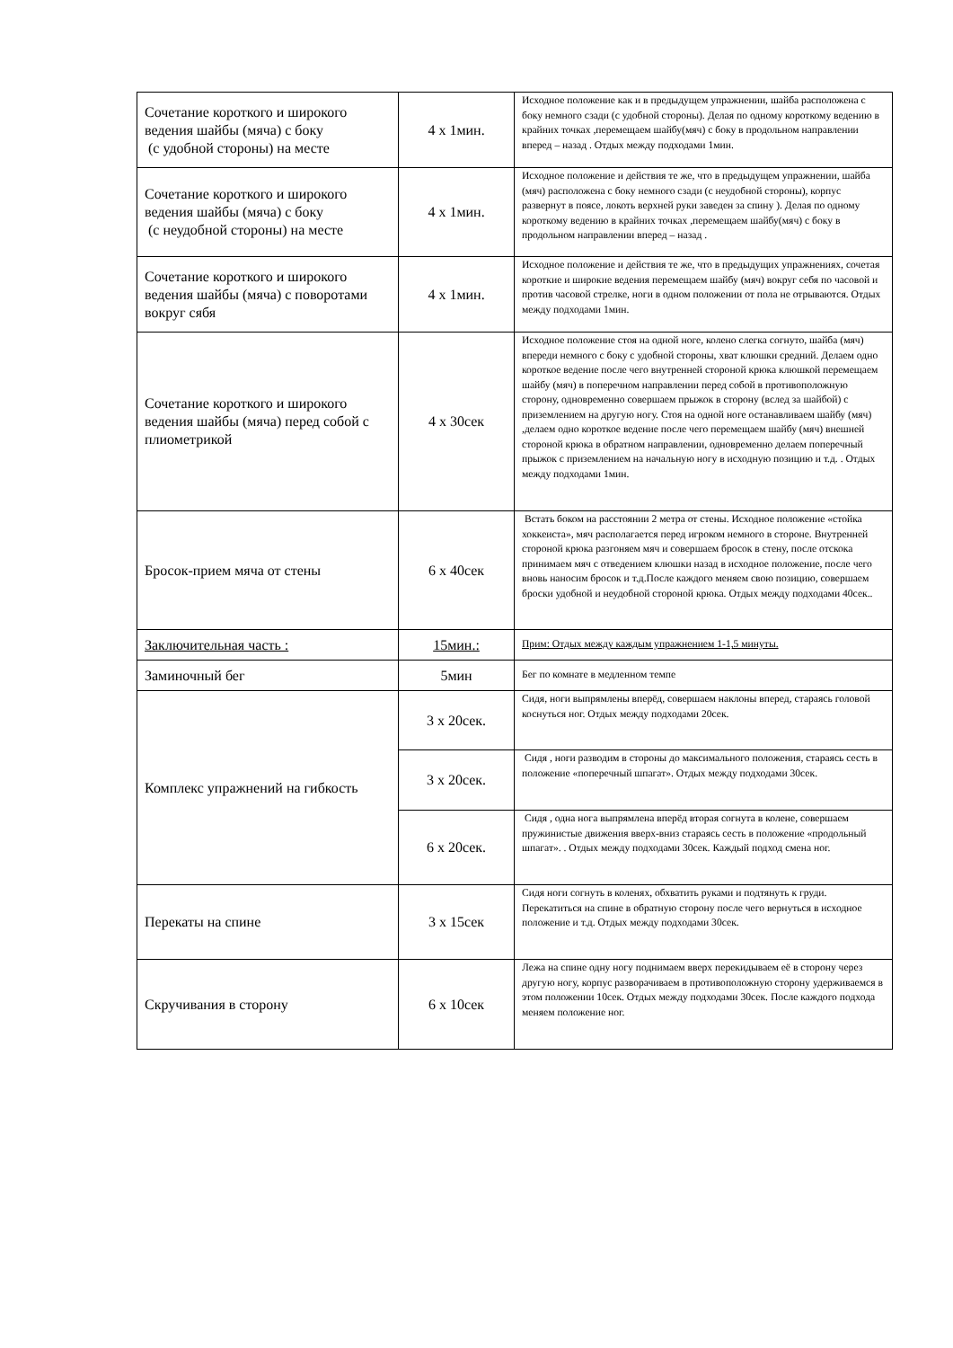| Сочетание короткого и широкого ведения шайбы (мяча) с боку (с удобной стороны) на месте | 4 х 1мин. | Исходное положение как и в предыдущем упражнении, шайба расположена с боку немного сзади (с удобной стороны). Делая по одному короткому ведению в крайних точках ,перемещаем шайбу(мяч) с боку в продольном направлении вперед – назад . Отдых между подходами 1мин. |
| Сочетание короткого и широкого ведения шайбы (мяча) с боку (с неудобной стороны) на месте | 4 х 1мин. | Исходное положение и действия те же, что в предыдущем упражнении, шайба (мяч) расположена с боку немного сзади (с неудобной стороны), корпус развернут в поясе, локоть верхней руки заведен за спину ). Делая по одному короткому ведению в крайних точках ,перемещаем шайбу(мяч) с боку в продольном направлении вперед – назад . |
| Сочетание короткого и широкого ведения шайбы (мяча) с поворотами вокруг сябя | 4 х 1мин. | Исходное положение и действия те же, что в предыдущих упражнениях, сочетая короткие и широкие ведения перемещаем шайбу (мяч) вокруг себя по часовой и против часовой стрелке, ноги в одном положении от пола не отрываются. Отдых между подходами 1мин. |
| Сочетание короткого и широкого ведения шайбы (мяча) перед собой с плиометрикой | 4 х 30сек | Исходное положение стоя на одной ноге, колено слегка согнуто, шайба (мяч) впереди немного с боку с удобной стороны, хват клюшки средний. Делаем одно короткое ведение после чего внутренней стороной крюка клюшкой перемещаем шайбу (мяч) в поперечном направлении перед собой в противоположную сторону, одновременно совершаем прыжок в сторону (вслед за шайбой) с приземлением на другую ногу. Стоя на одной ноге останавливаем шайбу (мяч) ,делаем одно короткое ведение после чего перемещаем шайбу (мяч) внешней стороной крюка в обратном направлении, одновременно делаем поперечный прыжок с приземлением на начальную ногу в исходную позицию и т.д. . Отдых между подходами 1мин. |
| Бросок-прием мяча от стены | 6 х 40сек | Встать боком на расстоянии 2 метра от стены. Исходное положение «стойка хоккеиста», мяч располагается перед игроком немного в стороне. Внутренней стороной крюка разгоняем мяч и совершаем бросок в стену, после отскока принимаем мяч с отведением клюшки назад в исходное положение, после чего вновь наносим бросок и т.д.После каждого меняем свою позицию, совершаем броски удобной и неудобной стороной крюка. Отдых между подходами 40сек.. |
| Заключительная часть : | 15мин.: | Прим: Отдых между каждым упражнением 1-1,5 минуты. |
| Заминочный бег | 5мин | Бег по комнате в медленном темпе |
| Комплекс упражнений на гибкость | 3 х 20сек. | Сидя, ноги выпрямлены вперёд, совершаем наклоны вперед, стараясь головой коснуться ног. Отдых между подходами 20сек. |
| | 3 х 20сек. | Сидя , ноги разводим в стороны до максимального положения, стараясь сесть в положение «поперечный шпагат». Отдых между подходами 30сек. |
| | 6 х 20сек. | Сидя , одна нога выпрямлена вперёд вторая согнута в колене, совершаем пружинистые движения вверх-вниз стараясь сесть в положение «продольный шпагат». . Отдых между подходами 30сек. Каждый подход смена ног. |
| Перекаты на спине | 3 х 15сек | Сидя ноги согнуть в коленях, обхватить руками и подтянуть к груди. Перекатиться на спине в обратную сторону после чего вернуться в исходное положение и т.д. Отдых между подходами 30сек. |
| Скручивания в сторону | 6 х 10сек | Лежа на спине одну ногу поднимаем вверх перекидываем её в сторону через другую ногу, корпус разворачиваем в противоположную сторону удерживаемся в этом положении 10сек. Отдых между подходами 30сек. После каждого подхода меняем положение ног. |